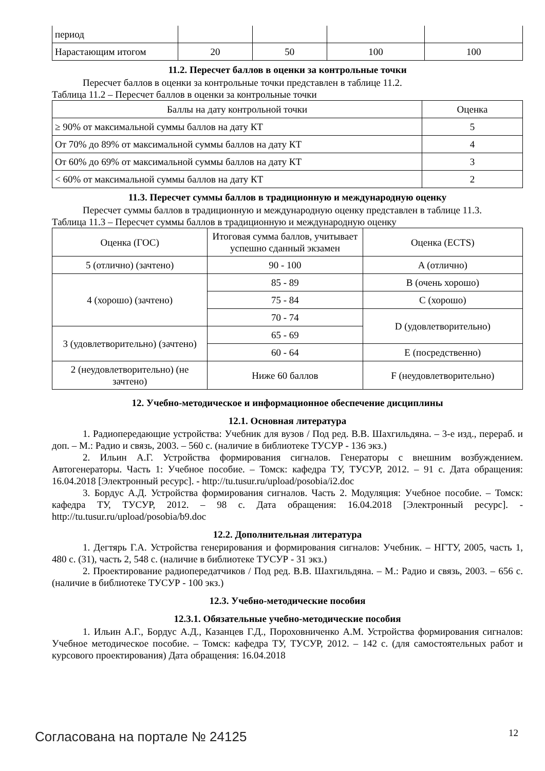| период | | | | |
| Нарастающим итогом | 20 | 50 | 100 | 100 |
11.2. Пересчет баллов в оценки за контрольные точки
Пересчет баллов в оценки за контрольные точки представлен в таблице 11.2.
Таблица 11.2 – Пересчет баллов в оценки за контрольные точки
| Баллы на дату контрольной точки | Оценка |
| ≥ 90% от максимальной суммы баллов на дату КТ | 5 |
| От 70% до 89% от максимальной суммы баллов на дату КТ | 4 |
| От 60% до 69% от максимальной суммы баллов на дату КТ | 3 |
| < 60% от максимальной суммы баллов на дату КТ | 2 |
11.3. Пересчет суммы баллов в традиционную и международную оценку
Пересчет суммы баллов в традиционную и международную оценку представлен в таблице 11.3.
Таблица 11.3 – Пересчет суммы баллов в традиционную и международную оценку
| Оценка (ГОС) | Итоговая сумма баллов, учитывает успешно сданный экзамен | Оценка (ECTS) |
| 5 (отлично) (зачтено) | 90 - 100 | A (отлично) |
| 4 (хорошо) (зачтено) | 85 - 89 | B (очень хорошо) |
| | 75 - 84 | C (хорошо) |
| | 70 - 74 | D (удовлетворительно) |
| 3 (удовлетворительно) (зачтено) | 65 - 69 | |
| | 60 - 64 | E (посредственно) |
| 2 (неудовлетворительно) (не зачтено) | Ниже 60 баллов | F (неудовлетворительно) |
12. Учебно-методическое и информационное обеспечение дисциплины
12.1. Основная литература
1. Радиопередающие устройства: Учебник для вузов / Под ред. В.В. Шахгильдяна. – 3-е изд., перераб. и доп. – М.: Радио и связь, 2003. – 560 с. (наличие в библиотеке ТУСУР - 136 экз.)
2. Ильин А.Г. Устройства формирования сигналов. Генераторы с внешним возбуждением. Автогенераторы. Часть 1: Учебное пособие. – Томск: кафедра ТУ, ТУСУР, 2012. – 91 с. Дата обращения: 16.04.2018 [Электронный ресурс]. - http://tu.tusur.ru/upload/posobia/i2.doc
3. Бордус А.Д. Устройства формирования сигналов. Часть 2. Модуляция: Учебное пособие. – Томск: кафедра ТУ, ТУСУР, 2012. – 98 с. Дата обращения: 16.04.2018 [Электронный ресурс]. - http://tu.tusur.ru/upload/posobia/b9.doc
12.2. Дополнительная литература
1. Дегтярь Г.А. Устройства генерирования и формирования сигналов: Учебник. – НГТУ, 2005, часть 1, 480 с. (31), часть 2, 548 с. (наличие в библиотеке ТУСУР - 31 экз.)
2. Проектирование радиопередатчиков / Под ред. В.В. Шахгильдяна. – М.: Радио и связь, 2003. – 656 с. (наличие в библиотеке ТУСУР - 100 экз.)
12.3. Учебно-методические пособия
12.3.1. Обязательные учебно-методические пособия
1. Ильин А.Г., Бордус А.Д., Казанцев Г.Д., Пороховниченко А.М. Устройства формирования сигналов: Учебное методическое пособие. – Томск: кафедра ТУ, ТУСУР, 2012. – 142 с. (для самостоятельных работ и курсового проектирования) Дата обращения: 16.04.2018
Согласована на портале № 24125 12